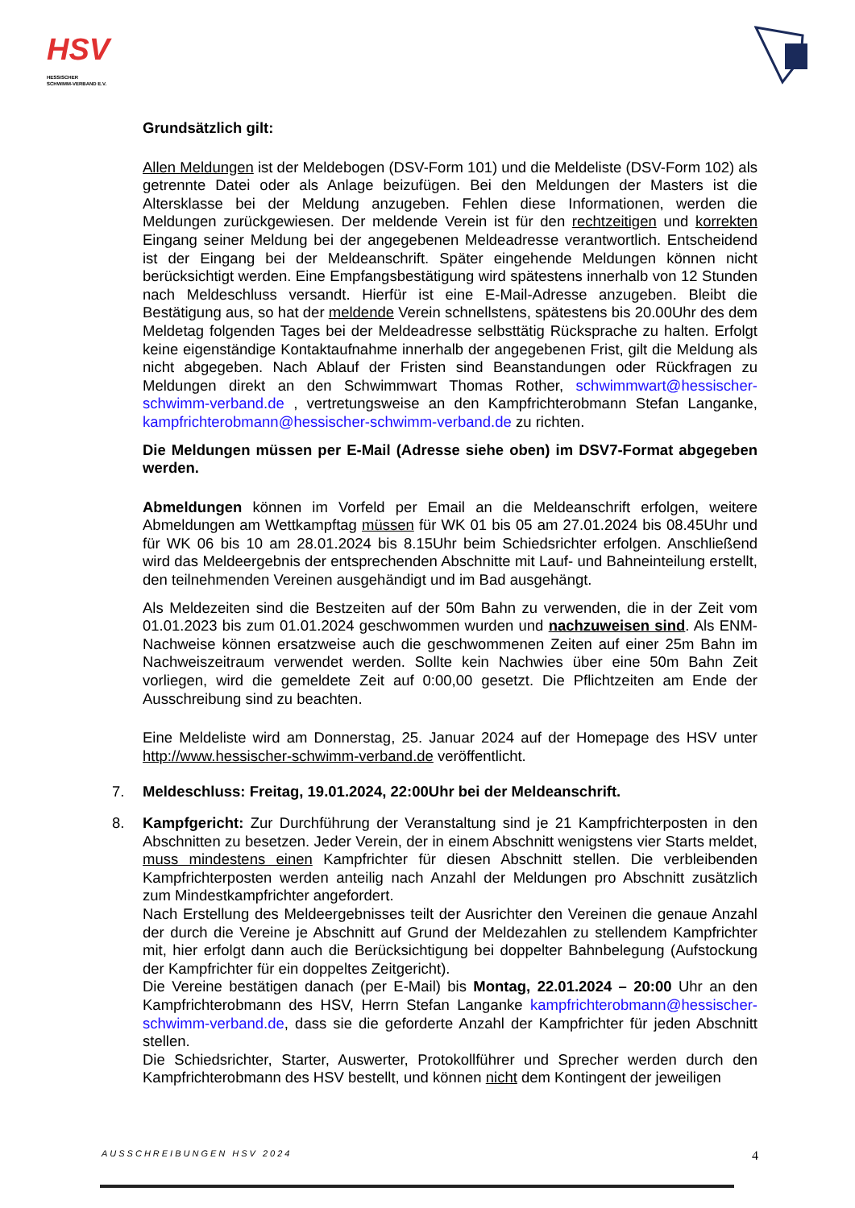HSV
HESSISCHER
SCHWIMM-VERBAND E.V.
Grundsätzlich gilt:
Allen Meldungen ist der Meldebogen (DSV-Form 101) und die Meldeliste (DSV-Form 102) als getrennte Datei oder als Anlage beizufügen. Bei den Meldungen der Masters ist die Altersklasse bei der Meldung anzugeben. Fehlen diese Informationen, werden die Meldungen zurückgewiesen. Der meldende Verein ist für den rechtzeitigen und korrekten Eingang seiner Meldung bei der angegebenen Meldeadresse verantwortlich. Entscheidend ist der Eingang bei der Meldeanschrift. Später eingehende Meldungen können nicht berücksichtigt werden. Eine Empfangsbestätigung wird spätestens innerhalb von 12 Stunden nach Meldeschluss versandt. Hierfür ist eine E-Mail-Adresse anzugeben. Bleibt die Bestätigung aus, so hat der meldende Verein schnellstens, spätestens bis 20.00Uhr des dem Meldetag folgenden Tages bei der Meldeadresse selbsttätig Rücksprache zu halten. Erfolgt keine eigenständige Kontaktaufnahme innerhalb der angegebenen Frist, gilt die Meldung als nicht abgegeben. Nach Ablauf der Fristen sind Beanstandungen oder Rückfragen zu Meldungen direkt an den Schwimmwart Thomas Rother, schwimmwart@hessischer-schwimm-verband.de , vertretungsweise an den Kampfrichterobmann Stefan Langanke, kampfrichterobmann@hessischer-schwimm-verband.de zu richten.
Die Meldungen müssen per E-Mail (Adresse siehe oben) im DSV7-Format abgegeben werden.
Abmeldungen können im Vorfeld per Email an die Meldeanschrift erfolgen, weitere Abmeldungen am Wettkampftag müssen für WK 01 bis 05 am 27.01.2024 bis 08.45Uhr und für WK 06 bis 10 am 28.01.2024 bis 8.15Uhr beim Schiedsrichter erfolgen. Anschließend wird das Meldeergebnis der entsprechenden Abschnitte mit Lauf- und Bahneinteilung erstellt, den teilnehmenden Vereinen ausgehändigt und im Bad ausgehängt.
Als Meldezeiten sind die Bestzeiten auf der 50m Bahn zu verwenden, die in der Zeit vom 01.01.2023 bis zum 01.01.2024 geschwommen wurden und nachzuweisen sind. Als ENM-Nachweise können ersatzweise auch die geschwommenen Zeiten auf einer 25m Bahn im Nachweiszeitraum verwendet werden. Sollte kein Nachwies über eine 50m Bahn Zeit vorliegen, wird die gemeldete Zeit auf 0:00,00 gesetzt. Die Pflichtzeiten am Ende der Ausschreibung sind zu beachten.
Eine Meldeliste wird am Donnerstag, 25. Januar 2024 auf der Homepage des HSV unter http://www.hessischer-schwimm-verband.de veröffentlicht.
7. Meldeschluss: Freitag, 19.01.2024, 22:00Uhr bei der Meldeanschrift.
8. Kampfgericht: Zur Durchführung der Veranstaltung sind je 21 Kampfrichterposten in den Abschnitten zu besetzen. Jeder Verein, der in einem Abschnitt wenigstens vier Starts meldet, muss mindestens einen Kampfrichter für diesen Abschnitt stellen. Die verbleibenden Kampfrichterposten werden anteilig nach Anzahl der Meldungen pro Abschnitt zusätzlich zum Mindestkampfrichter angefordert.
Nach Erstellung des Meldeergebnisses teilt der Ausrichter den Vereinen die genaue Anzahl der durch die Vereine je Abschnitt auf Grund der Meldezahlen zu stellendem Kampfrichter mit, hier erfolgt dann auch die Berücksichtigung bei doppelter Bahnbelegung (Aufstockung der Kampfrichter für ein doppeltes Zeitgericht).
Die Vereine bestätigen danach (per E-Mail) bis Montag, 22.01.2024 – 20:00 Uhr an den Kampfrichterobmann des HSV, Herrn Stefan Langanke kampfrichterobmann@hessischer-schwimm-verband.de, dass sie die geforderte Anzahl der Kampfrichter für jeden Abschnitt stellen.
Die Schiedsrichter, Starter, Auswerter, Protokollführer und Sprecher werden durch den Kampfrichterobmann des HSV bestellt, und können nicht dem Kontingent der jeweiligen
AUSSCHREIBUNGEN HSV 2024 4